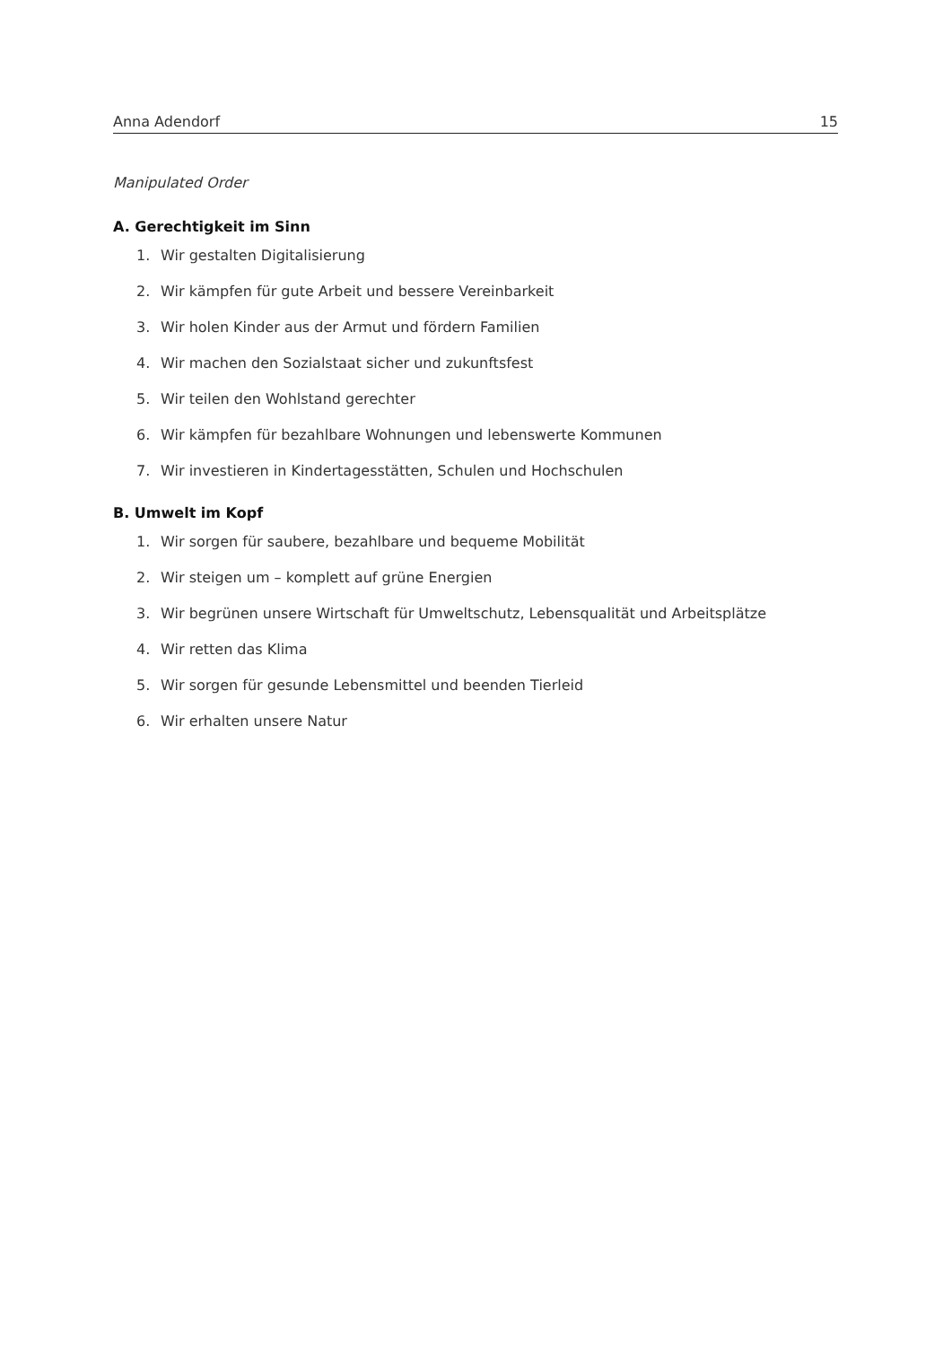Anna Adendorf 15
Manipulated Order
A. Gerechtigkeit im Sinn
1. Wir gestalten Digitalisierung
2. Wir kämpfen für gute Arbeit und bessere Vereinbarkeit
3. Wir holen Kinder aus der Armut und fördern Familien
4. Wir machen den Sozialstaat sicher und zukunftsfest
5. Wir teilen den Wohlstand gerechter
6. Wir kämpfen für bezahlbare Wohnungen und lebenswerte Kommunen
7. Wir investieren in Kindertagesstätten, Schulen und Hochschulen
B. Umwelt im Kopf
1. Wir sorgen für saubere, bezahlbare und bequeme Mobilität
2. Wir steigen um – komplett auf grüne Energien
3. Wir begrünen unsere Wirtschaft für Umweltschutz, Lebensqualität und Arbeitsplätze
4. Wir retten das Klima
5. Wir sorgen für gesunde Lebensmittel und beenden Tierleid
6. Wir erhalten unsere Natur